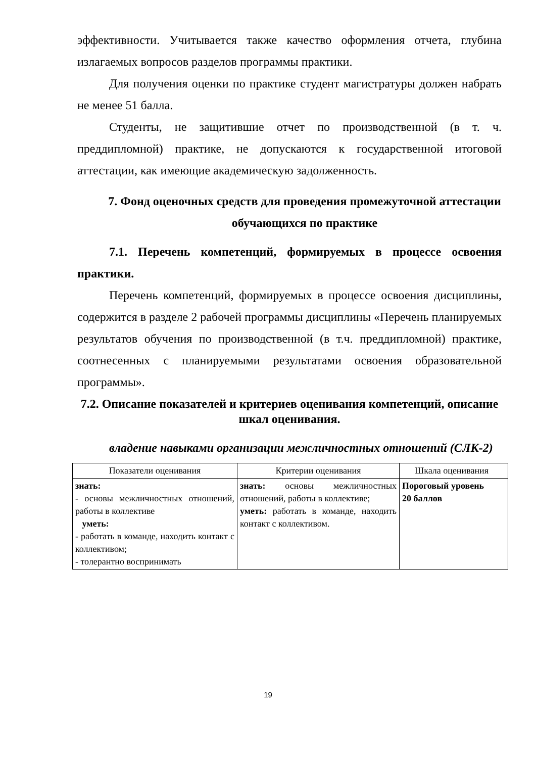эффективности. Учитывается также качество оформления отчета, глубина излагаемых вопросов разделов программы практики.
Для получения оценки по практике студент магистратуры должен набрать не менее 51 балла.
Студенты, не защитившие отчет по производственной (в т. ч. преддипломной) практике, не допускаются к государственной итоговой аттестации, как имеющие академическую задолженность.
7. Фонд оценочных средств для проведения промежуточной аттестации обучающихся по практике
7.1. Перечень компетенций, формируемых в процессе освоения практики.
Перечень компетенций, формируемых в процессе освоения дисциплины, содержится в разделе 2 рабочей программы дисциплины «Перечень планируемых результатов обучения по производственной (в т.ч. преддипломной) практике, соотнесенных с планируемыми результатами освоения образовательной программы».
7.2. Описание показателей и критериев оценивания компетенций, описание шкал оценивания.
владение навыками организации межличностных отношений (СЛК-2)
| Показатели оценивания | Критерии оценивания | Шкала оценивания |
| знать: - основы межличностных отношений, работы в коллективе уметь: - работать в команде, находить контакт с коллективом; - толерантно воспринимать | знать: основы межличностных отношений, работы в коллективе; уметь: работать в команде, находить контакт с коллективом. | Пороговый уровень 20 баллов |
19